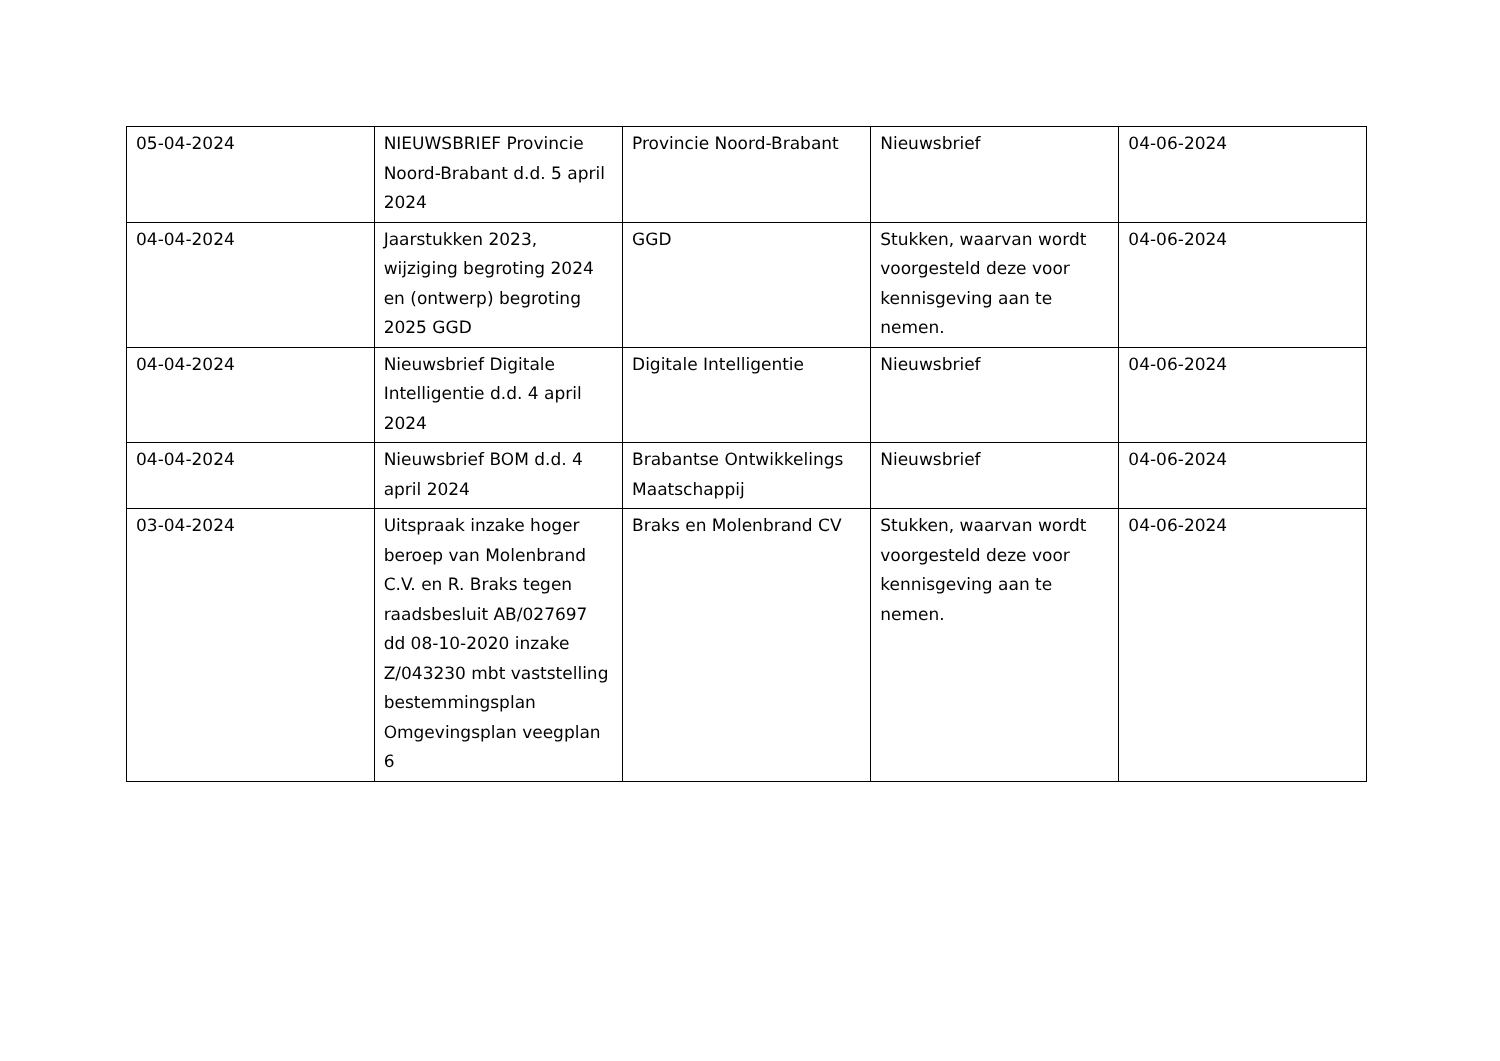| 05-04-2024 | NIEUWSBRIEF Provincie Noord-Brabant d.d. 5 april 2024 | Provincie Noord-Brabant | Nieuwsbrief | 04-06-2024 |
| 04-04-2024 | Jaarstukken 2023, wijziging begroting 2024 en (ontwerp) begroting 2025 GGD | GGD | Stukken, waarvan wordt voorgesteld deze voor kennisgeving aan te nemen. | 04-06-2024 |
| 04-04-2024 | Nieuwsbrief Digitale Intelligentie d.d. 4 april 2024 | Digitale Intelligentie | Nieuwsbrief | 04-06-2024 |
| 04-04-2024 | Nieuwsbrief BOM d.d. 4 april 2024 | Brabantse Ontwikkelings Maatschappij | Nieuwsbrief | 04-06-2024 |
| 03-04-2024 | Uitspraak inzake hoger beroep van Molenbrand C.V. en R. Braks tegen raadsbesluit AB/027697 dd 08-10-2020 inzake Z/043230 mbt vaststelling bestemmingsplan Omgevingsplan veegplan 6 | Braks en Molenbrand CV | Stukken, waarvan wordt voorgesteld deze voor kennisgeving aan te nemen. | 04-06-2024 |